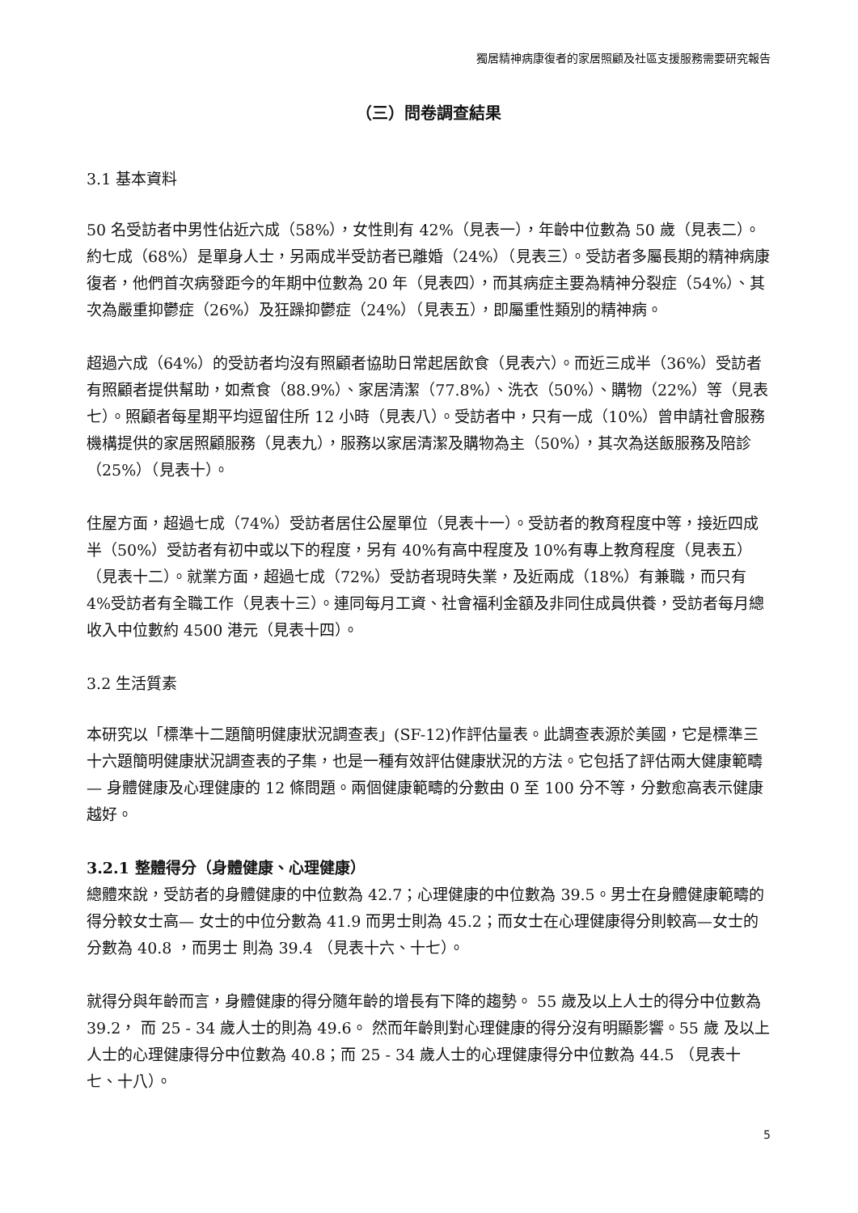獨居精神病康復者的家居照顧及社區支援服務需要研究報告
（三）問卷調查結果
3.1 基本資料
50 名受訪者中男性佔近六成（58%），女性則有 42%（見表一），年齡中位數為 50 歲（見表二）。約七成（68%）是單身人士，另兩成半受訪者已離婚（24%）（見表三）。受訪者多屬長期的精神病康復者，他們首次病發距今的年期中位數為 20 年（見表四），而其病症主要為精神分裂症（54%）、其次為嚴重抑鬱症（26%）及狂躁抑鬱症（24%）（見表五），即屬重性類別的精神病。
超過六成（64%）的受訪者均沒有照顧者協助日常起居飲食（見表六）。而近三成半（36%）受訪者有照顧者提供幫助，如煮食（88.9%）、家居清潔（77.8%）、洗衣（50%）、購物（22%）等（見表七）。照顧者每星期平均逗留住所 12 小時（見表八）。受訪者中，只有一成（10%）曾申請社會服務機構提供的家居照顧服務（見表九），服務以家居清潔及購物為主（50%），其次為送飯服務及陪診（25%）（見表十）。
住屋方面，超過七成（74%）受訪者居住公屋單位（見表十一）。受訪者的教育程度中等，接近四成半（50%）受訪者有初中或以下的程度，另有 40%有高中程度及 10%有專上教育程度（見表五）（見表十二）。就業方面，超過七成（72%）受訪者現時失業，及近兩成（18%）有兼職，而只有 4%受訪者有全職工作（見表十三）。連同每月工資、社會福利金額及非同住成員供養，受訪者每月總收入中位數約 4500 港元（見表十四）。
3.2 生活質素
本研究以「標準十二題簡明健康狀況調查表」(SF-12)作評估量表。此調查表源於美國，它是標準三十六題簡明健康狀況調查表的子集，也是一種有效評估健康狀況的方法。它包括了評估兩大健康範疇 — 身體健康及心理健康的 12 條問題。兩個健康範疇的分數由 0 至 100 分不等，分數愈高表示健康越好。
3.2.1 整體得分（身體健康、心理健康）
總體來說，受訪者的身體健康的中位數為 42.7；心理健康的中位數為 39.5。男士在身體健康範疇的得分較女士高— 女士的中位分數為 41.9 而男士則為 45.2；而女士在心理健康得分則較高—女士的分數為 40.8 ，而男士 則為 39.4 （見表十六、十七）。
就得分與年齡而言，身體健康的得分隨年齡的增長有下降的趨勢。 55 歲及以上人士的得分中位數為 39.2， 而 25 - 34 歲人士的則為 49.6。 然而年齡則對心理健康的得分沒有明顯影響。55 歲 及以上人士的心理健康得分中位數為 40.8；而 25 - 34 歲人士的心理健康得分中位數為 44.5 （見表十七、十八）。
5